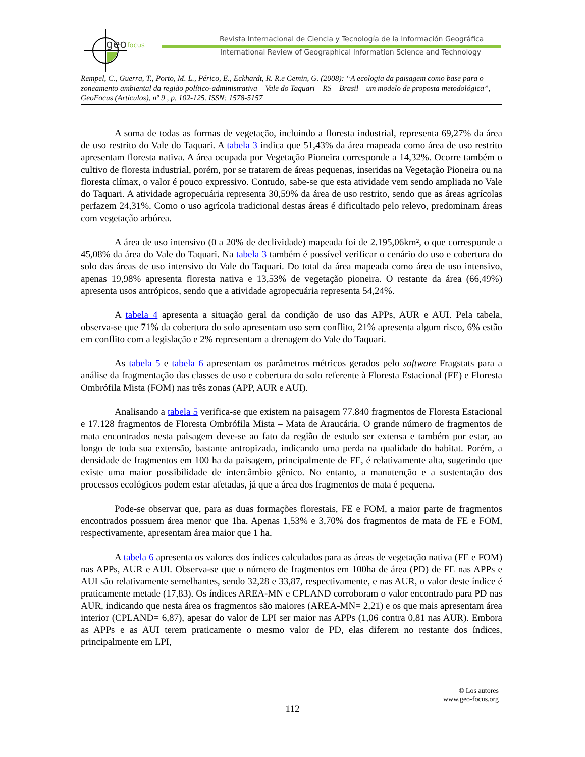geo
focus
Revista Internacional de Ciencia y Tecnología de la Información Geográfica
International Review of Geographical Information Science and Technology
Rempel, C., Guerra, T., Porto, M. L., Périco, E., Eckhardt, R. R.e Cemin, G. (2008): “A ecologia da paisagem como base para o zoneamento ambiental da região político-administrativa – Vale do Taquari – RS – Brasil – um modelo de proposta metodológica”, GeoFocus (Artículos), nº 9 , p. 102-125. ISSN: 1578-5157
A soma de todas as formas de vegetação, incluindo a floresta industrial, representa 69,27% da área de uso restrito do Vale do Taquari. A tabela 3 indica que 51,43% da área mapeada como área de uso restrito apresentam floresta nativa. A área ocupada por Vegetação Pioneira corresponde a 14,32%. Ocorre também o cultivo de floresta industrial, porém, por se tratarem de áreas pequenas, inseridas na Vegetação Pioneira ou na floresta clímax, o valor é pouco expressivo. Contudo, sabe-se que esta atividade vem sendo ampliada no Vale do Taquari. A atividade agropecuária representa 30,59% da área de uso restrito, sendo que as áreas agrícolas perfazem 24,31%. Como o uso agrícola tradicional destas áreas é dificultado pelo relevo, predominam áreas com vegetação arbórea.
A área de uso intensivo (0 a 20% de declividade) mapeada foi de 2.195,06km², o que corresponde a 45,08% da área do Vale do Taquari. Na tabela 3 também é possível verificar o cenário do uso e cobertura do solo das áreas de uso intensivo do Vale do Taquari. Do total da área mapeada como área de uso intensivo, apenas 19,98% apresenta floresta nativa e 13,53% de vegetação pioneira. O restante da área (66,49%) apresenta usos antrópicos, sendo que a atividade agropecuária representa 54,24%.
A tabela 4 apresenta a situação geral da condição de uso das APPs, AUR e AUI. Pela tabela, observa-se que 71% da cobertura do solo apresentam uso sem conflito, 21% apresenta algum risco, 6% estão em conflito com a legislação e 2% representam a drenagem do Vale do Taquari.
As tabela 5 e tabela 6 apresentam os parâmetros métricos gerados pelo software Fragstats para a análise da fragmentação das classes de uso e cobertura do solo referente à Floresta Estacional (FE) e Floresta Ombrófila Mista (FOM) nas três zonas (APP, AUR e AUI).
Analisando a tabela 5 verifica-se que existem na paisagem 77.840 fragmentos de Floresta Estacional e 17.128 fragmentos de Floresta Ombrófila Mista – Mata de Araucária. O grande número de fragmentos de mata encontrados nesta paisagem deve-se ao fato da região de estudo ser extensa e também por estar, ao longo de toda sua extensão, bastante antropizada, indicando uma perda na qualidade do habitat. Porém, a densidade de fragmentos em 100 ha da paisagem, principalmente de FE, é relativamente alta, sugerindo que existe uma maior possibilidade de intercâmbio gênico. No entanto, a manutenção e a sustentação dos processos ecológicos podem estar afetadas, já que a área dos fragmentos de mata é pequena.
Pode-se observar que, para as duas formações florestais, FE e FOM, a maior parte de fragmentos encontrados possuem área menor que 1ha. Apenas 1,53% e 3,70% dos fragmentos de mata de FE e FOM, respectivamente, apresentam área maior que 1 ha.
A tabela 6 apresenta os valores dos índices calculados para as áreas de vegetação nativa (FE e FOM) nas APPs, AUR e AUI. Observa-se que o número de fragmentos em 100ha de área (PD) de FE nas APPs e AUI são relativamente semelhantes, sendo 32,28 e 33,87, respectivamente, e nas AUR, o valor deste índice é praticamente metade (17,83). Os índices AREA-MN e CPLAND corroboram o valor encontrado para PD nas AUR, indicando que nesta área os fragmentos são maiores (AREA-MN= 2,21) e os que mais apresentam área interior (CPLAND= 6,87), apesar do valor de LPI ser maior nas APPs (1,06 contra 0,81 nas AUR). Embora as APPs e as AUI terem praticamente o mesmo valor de PD, elas diferem no restante dos índices, principalmente em LPI,
© Los autores
www.geo-focus.org
112